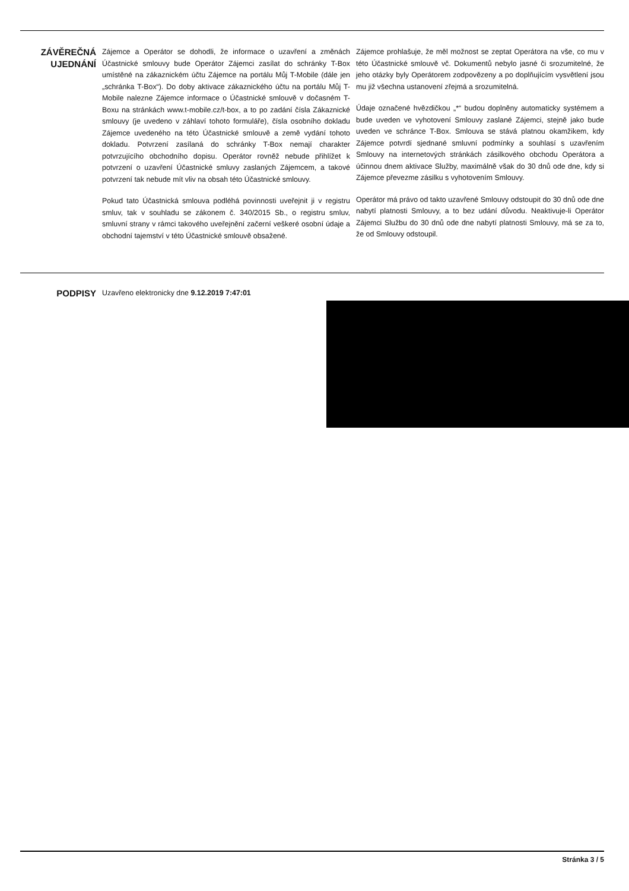ZÁVĚREČNÁ UJEDNÁNÍ
Zájemce a Operátor se dohodli, že informace o uzavření a změnách Účastnické smlouvy bude Operátor Zájemci zasílat do schránky T-Box umístěné na zákaznickém účtu Zájemce na portálu Můj T-Mobile (dále jen „schránka T-Box“). Do doby aktivace zákaznického účtu na portálu Můj T-Mobile nalezne Zájemce informace o Účastnické smlouvě v dočasném T-Boxu na stránkách www.t-mobile.cz/t-box, a to po zadání čísla Zákaznické smlouvy (je uvedeno v záhlaví tohoto formuláře), čísla osobního dokladu Zájemce uvedeného na této Účastnické smlouvě a země vydání tohoto dokladu. Potvrzení zasílaná do schránky T-Box nemají charakter potvrzujícího obchodního dopisu. Operátor rovněž nebude přihlížet k potvrzení o uzavření Účastnické smluvy zaslaných Zájemcem, a takové potvrzení tak nebude mít vliv na obsah této Účastnické smlouvy.
Pokud tato Účastnická smlouva podléhá povinnosti uveřejnit ji v registru smluv, tak v souhladu se zákonem č. 340/2015 Sb., o registru smluv, smluvní strany v rámci takového uveřejnění začerní veškeré osobní údaje a obchodní tajemství v této Účastnické smlouvě obsažené.
Zájemce prohlašuje, že měl možnost se zeptat Operátora na vše, co mu v této Účastnické smlouvě vč. Dokumentů nebylo jasné či srozumitelné, že jeho otázky byly Operátorem zodpovězeny a po doplňujícím vysvětlení jsou mu již všechna ustanovení zřejmá a srozumitelná.
Údaje označené hvězdičkou „*“ budou doplněny automaticky systémem a bude uveden ve vyhotovení Smlouvy zaslané Zájemci, stejně jako bude uveden ve schránce T-Box. Smlouva se stává platnou okamžikem, kdy Zájemce potvrdí sjednané smluvní podmínky a souhlasí s uzavřením Smlouvy na internetových stránkách zásilkového obchodu Operátora a účinnou dnem aktivace Služby, maximálně však do 30 dnů ode dne, kdy si Zájemce převezme zásilku s vyhotovením Smlouvy.
Operátor má právo od takto uzavřené Smlouvy odstoupit do 30 dnů ode dne nabytí platnosti Smlouvy, a to bez udání důvodu. Neaktivuje-li Operátor Zájemci Službu do 30 dnů ode dne nabytí platnosti Smlouvy, má se za to, že od Smlouvy odstoupil.
PODPISY
Uzavřeno elektronicky dne 9.12.2019 7:47:01
Stránka 3 / 5